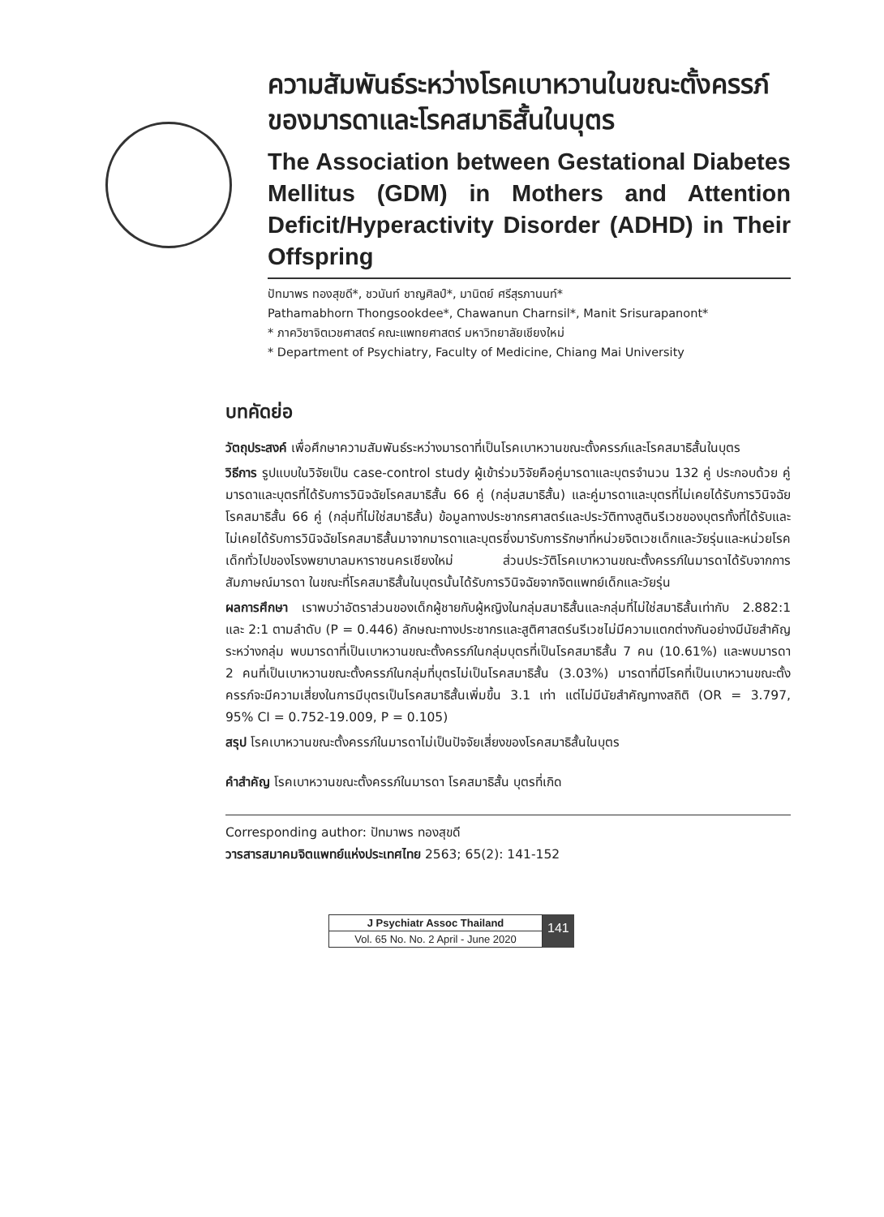ความสัมพันธ์ระหว่างโรคเบาหวานในขณะตั้งครรภ์ ของมารดาและโรคสมาธิสั้นในบุตร
The Association between Gestational Diabetes Mellitus (GDM) in Mothers and Attention Deficit/Hyperactivity Disorder (ADHD) in Their Offspring
ปัทมาพร ทองสุขดี*, ชวนันท์ ชาญศิลป์*, มานิตย์ ศรีสุรภานนท์*
Pathamabhorn Thongsookdee*, Chawanun Charnsil*, Manit Srisurapanont*
* ภาควิชาจิตเวชศาสตร์ คณะแพทยศาสตร์ มหาวิทยาลัยเชียงใหม่
* Department of Psychiatry, Faculty of Medicine, Chiang Mai University
บทคัดย่อ
วัตถุประสงค์ เพื่อศึกษาความสัมพันธ์ระหว่างมารดาที่เป็นโรคเบาหวานขณะตั้งครรภ์และโรคสมาธิสั้นในบุตร
วิธีการ รูปแบบในวิจัยเป็น case-control study ผู้เข้าร่วมวิจัยคือคู่มารดาและบุตรจำนวน 132 คู่ ประกอบด้วย คู่มารดาและบุตรที่ได้รับการวินิจฉัยโรคสมาธิสั้น 66 คู่ (กลุ่มสมาธิสั้น) และคู่มารดาและบุตรที่ไม่เคยได้รับการวินิจฉัยโรคสมาธิสั้น 66 คู่ (กลุ่มที่ไม่ใช่สมาธิสั้น) ข้อมูลทางประชากรศาสตร์และประวัติทางสูตินรีเวชของบุตรทั้งที่ได้รับและไม่เคยได้รับการวินิจฉัยโรคสมาธิสั้นมาจากมารดาและบุตรซึ่งมารับการรักษาที่หน่วยจิตเวชเด็กและวัยรุ่นและหน่วยโรคเด็กทั่วไปของโรงพยาบาลมหาราชนครเชียงใหม่ ส่วนประวัติโรคเบาหวานขณะตั้งครรภ์ในมารดาได้รับจากการสัมภาษณ์มารดา ในขณะที่โรคสมาธิสั้นในบุตรนั้นได้รับการวินิจฉัยจากจิตแพทย์เด็กและวัยรุ่น
ผลการศึกษา เราพบว่าอัตราส่วนของเด็กผู้ชายกับผู้หญิงในกลุ่มสมาธิสั้นและกลุ่มที่ไม่ใช่สมาธิสั้นเท่ากับ 2.882:1 และ 2:1 ตามลำดับ (P = 0.446) ลักษณะทางประชากรและสูติศาสตร์นรีเวชไม่มีความแตกต่างกันอย่างมีนัยสำคัญระหว่างกลุ่ม พบมารดาที่เป็นเบาหวานขณะตั้งครรภ์ในกลุ่มบุตรที่เป็นโรคสมาธิสั้น 7 คน (10.61%) และพบมารดา 2 คนที่เป็นเบาหวานขณะตั้งครรภ์ในกลุ่มที่บุตรไม่เป็นโรคสมาธิสั้น (3.03%) มารดาที่มีโรคที่เป็นเบาหวานขณะตั้งครรภ์จะมีความเสี่ยงในการมีบุตรเป็นโรคสมาธิสั้นเพิ่มขึ้น 3.1 เท่า แต่ไม่มีนัยสำคัญทางสถิติ (OR = 3.797, 95% CI = 0.752-19.009, P = 0.105)
สรุป โรคเบาหวานขณะตั้งครรภ์ในมารดาไม่เป็นปัจจัยเสี่ยงของโรคสมาธิสั้นในบุตร
คำสำคัญ โรคเบาหวานขณะตั้งครรภ์ในมารดา โรคสมาธิสั้น บุตรที่เกิด
Corresponding author: ปัทมาพร ทองสุขดี
วารสารสมาคมจิตแพทย์แห่งประเทศไทย 2563; 65(2): 141-152
J Psychiatr Assoc Thailand
Vol. 65 No. No. 2 April - June 2020
141